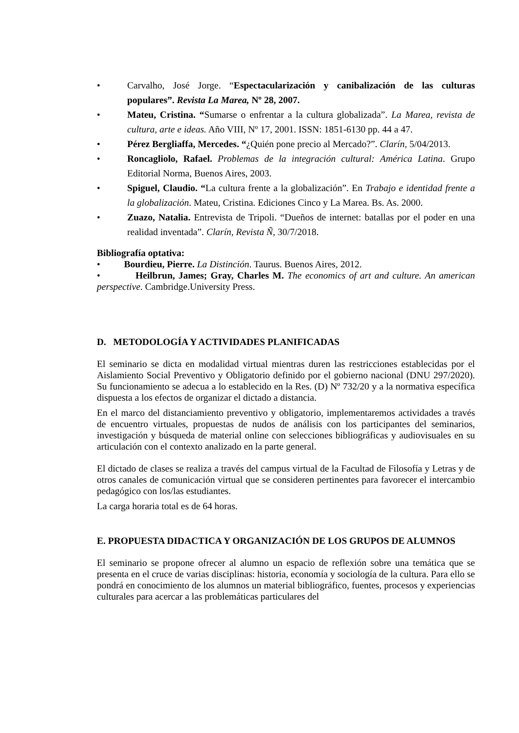• Carvalho, José Jorge. “Espectacularización y canibalización de las culturas populares”. Revista La Marea, Nº 28, 2007.
• Mateu, Cristina. “Sumarse o enfrentar a la cultura globalizada”. La Marea, revista de cultura, arte e ideas. Año VIII, Nº 17, 2001. ISSN: 1851-6130 pp. 44 a 47.
• Pérez Bergliaffa, Mercedes. “¿Quién pone precio al Mercado?”. Clarín, 5/04/2013.
• Roncagliolo, Rafael. Problemas de la integración cultural: América Latina. Grupo Editorial Norma, Buenos Aires, 2003.
• Spiguel, Claudio. “La cultura frente a la globalización”. En Trabajo e identidad frente a la globalización. Mateu, Cristina. Ediciones Cinco y La Marea. Bs. As. 2000.
• Zuazo, Natalia. Entrevista de Tripoli. “Dueños de internet: batallas por el poder en una realidad inventada”. Clarín, Revista Ñ, 30/7/2018.
Bibliografía optativa:
• Bourdieu, Pierre. La Distinción. Taurus. Buenos Aires, 2012.
• Heilbrun, James; Gray, Charles M. The economics of art and culture. An american perspective. Cambridge.University Press.
D. METODOLOGÍA Y ACTIVIDADES PLANIFICADAS
El seminario se dicta en modalidad virtual mientras duren las restricciones establecidas por el Aislamiento Social Preventivo y Obligatorio definido por el gobierno nacional (DNU 297/2020). Su funcionamiento se adecua a lo establecido en la Res. (D) Nº 732/20 y a la normativa específica dispuesta a los efectos de organizar el dictado a distancia.
En el marco del distanciamiento preventivo y obligatorio, implementaremos actividades a través de encuentro virtuales, propuestas de nudos de análisis con los participantes del seminarios, investigación y búsqueda de material online con selecciones bibliográficas y audiovisuales en su articulación con el contexto analizado en la parte general.
El dictado de clases se realiza a través del campus virtual de la Facultad de Filosofía y Letras y de otros canales de comunicación virtual que se consideren pertinentes para favorecer el intercambio pedagógico con los/las estudiantes.
La carga horaria total es de 64 horas.
E. PROPUESTA DIDACTICA Y ORGANIZACIÓN DE LOS GRUPOS DE ALUMNOS
El seminario se propone ofrecer al alumno un espacio de reflexión sobre una temática que se presenta en el cruce de varias disciplinas: historia, economía y sociología de la cultura. Para ello se pondrá en conocimiento de los alumnos un material bibliográfico, fuentes, procesos y experiencias culturales para acercar a las problemáticas particulares del